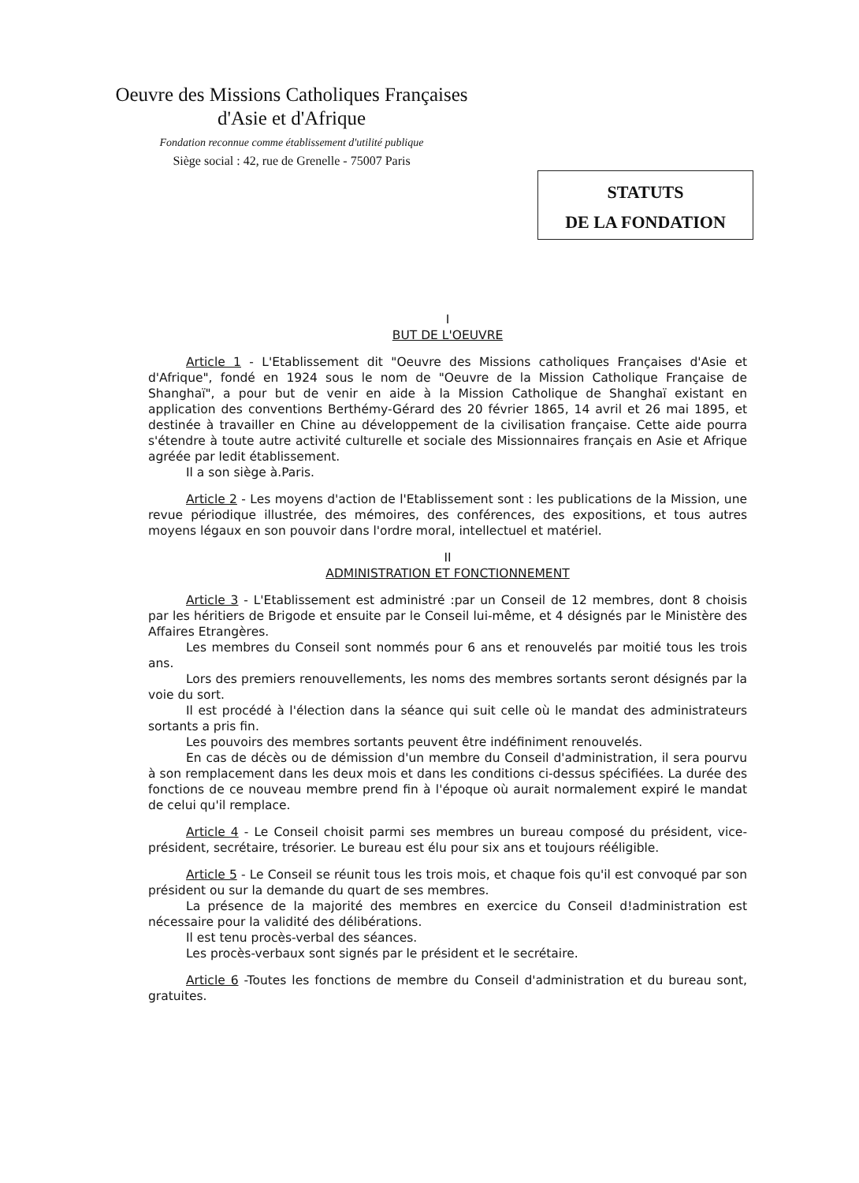Oeuvre des Missions Catholiques Françaises
d'Asie et d'Afrique
Fondation reconnue comme établissement d'utilité publique
Siège social : 42, rue de Grenelle - 75007 Paris
STATUTS
DE LA FONDATION
I
BUT DE L'OEUVRE
Article 1 - L'Etablissement dit "Oeuvre des Missions catholiques Françaises d'Asie et d'Afrique", fondé en 1924 sous le nom de "Oeuvre de la Mission Catholique Française de Shanghaï", a pour but de venir en aide à la Mission Catholique de Shanghaï existant en application des conventions Berthémy-Gérard des 20 février 1865, 14 avril et 26 mai 1895, et destinée à travailler en Chine au développement de la civilisation française. Cette aide pourra s'étendre à toute autre activité culturelle et sociale des Missionnaires français en Asie et Afrique agréée par ledit établissement.
Il a son siège à.Paris.
Article 2 - Les moyens d'action de l'Etablissement sont : les publications de la Mission, une revue périodique illustrée, des mémoires, des conférences, des expositions, et tous autres moyens légaux en son pouvoir dans l'ordre moral, intellectuel et matériel.
II
ADMINISTRATION ET FONCTIONNEMENT
Article 3 - L'Etablissement est administré :par un Conseil de 12 membres, dont 8 choisis par les héritiers de Brigode et ensuite par le Conseil lui-même, et 4 désignés par le Ministère des Affaires Etrangères.
Les membres du Conseil sont nommés pour 6 ans et renouvelés par moitié tous les trois ans.
Lors des premiers renouvellements, les noms des membres sortants seront désignés par la voie du sort.
Il est procédé à l'élection dans la séance qui suit celle où le mandat des administrateurs sortants a pris fin.
Les pouvoirs des membres sortants peuvent être indéfiniment renouvelés.
En cas de décès ou de démission d'un membre du Conseil d'administration, il sera pourvu à son remplacement dans les deux mois et dans les conditions ci-dessus spécifiées. La durée des fonctions de ce nouveau membre prend fin à l'époque où aurait normalement expiré le mandat de celui qu'il remplace.
Article 4 - Le Conseil choisit parmi ses membres un bureau composé du président, vice-président, secrétaire, trésorier. Le bureau est élu pour six ans et toujours rééligible.
Article 5 - Le Conseil se réunit tous les trois mois, et chaque fois qu'il est convoqué par son président ou sur la demande du quart de ses membres.
La présence de la majorité des membres en exercice du Conseil d!administration est nécessaire pour la validité des délibérations.
Il est tenu procès-verbal des séances.
Les procès-verbaux sont signés par le président et le secrétaire.
Article 6 -Toutes les fonctions de membre du Conseil d'administration et du bureau sont, gratuites.